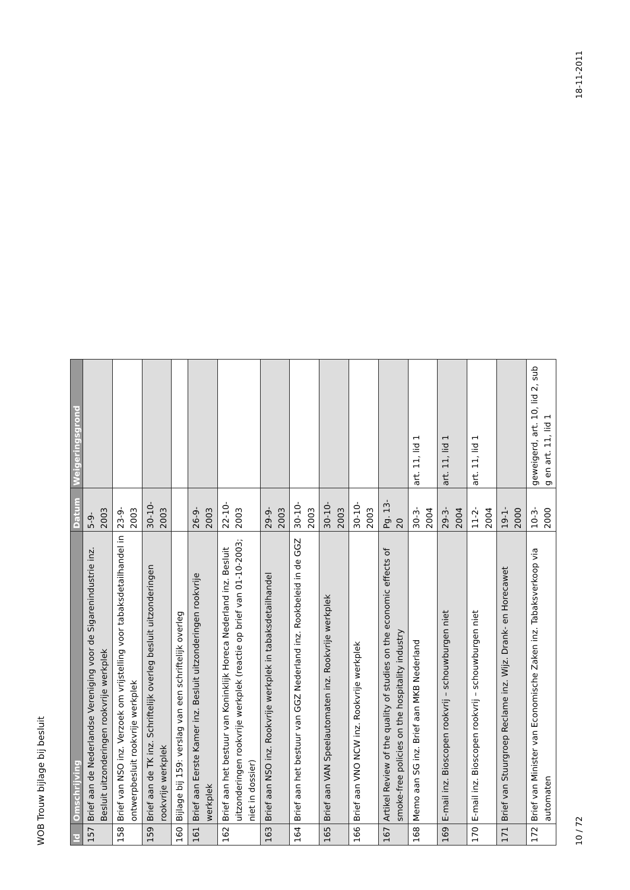WOB Trouw bijlage bij besluit
| Id | Omschrijving | Datum | Weigeringsgrond |
| --- | --- | --- | --- |
| 157 | Brief aan de Nederlandse Vereniging voor de Sigarenindustrie inz. Besluit uitzonderingen rookvrije werkplek | 5-9-2003 | |
| 158 | Brief van NSO inz. Verzoek om vrijstelling voor tabaksdetailhandel in ontwerpbesluit rookvrije werkplek | 23-9-2003 | |
| 159 | Brief aan de TK inz. Schriftelijk overleg besluit uitzonderingen rookvrije werkplek | 30-10-2003 | |
| 160 | Bijlage bij 159: verslag van een schriftelijk overleg | | |
| 161 | Brief aan Eerste Kamer inz. Besluit uitzonderingen rookvrije werkplek | 26-9-2003 | |
| 162 | Brief aan het bestuur van Koninklijk Horeca Nederland inz. Besluit uitzonderingen rookvrije werkplek (reactie op brief van 01-10-2003; niet in dossier) | 22-10-2003 | |
| 163 | Brief aan NSO inz. Rookvrije werkplek in tabaksdetailhandel | 29-9-2003 | |
| 164 | Brief aan het bestuur van GGZ Nederland inz. Rookbeleid in de GGZ | 30-10-2003 | |
| 165 | Brief aan VAN Speelautomaten inz. Rookvrije werkplek | 30-10-2003 | |
| 166 | Brief aan VNO NCW inz. Rookvrije werkplek | 30-10-2003 | |
| 167 | Artikel Review of the quality of studies on the economic effects of smoke-free policies on the hospitality industry | Pg. 13-20 | |
| 168 | Memo aan SG inz. Brief aan MKB Nederland | 30-3-2004 | art. 11, lid 1 |
| 169 | E-mail inz. Bioscopen rookvrij – schouwburgen niet | 29-3-2004 | art. 11, lid 1 |
| 170 | E-mail inz. Bioscopen rookvrij – schouwburgen niet | 11-2-2004 | art. 11, lid 1 |
| 171 | Brief van Stuurgroep Reclame inz. Wijz. Drank- en Horecawet | 19-1-2000 | |
| 172 | Brief van Minister van Economische Zaken inz. Tabaksverkoop via automaten | 10-3-2000 | geweigerd, art. 10, lid 2, sub g en art. 11, lid 1 |
10 / 72 18-11-2011